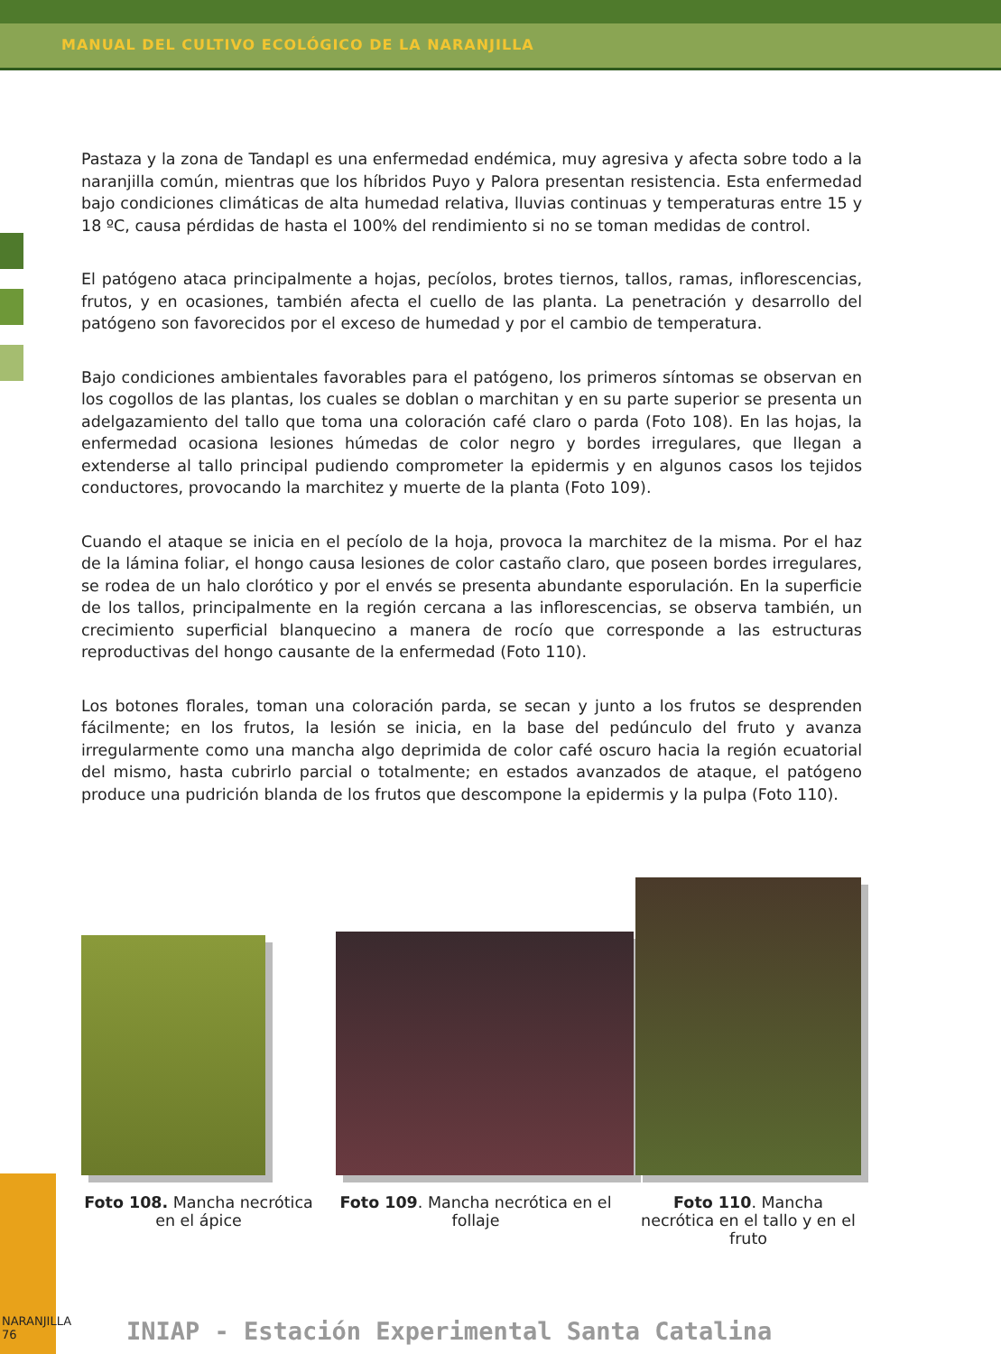MANUAL DEL CULTIVO ECOLÓGICO DE LA NARANJILLA
Pastaza y la zona de Tandapl es una enfermedad endémica, muy agresiva y afecta sobre todo a la naranjilla común, mientras que los híbridos Puyo y Palora presentan resistencia. Esta enfermedad bajo condiciones climáticas de alta humedad relativa, lluvias continuas y temperaturas entre 15 y 18 ºC, causa pérdidas de hasta el 100% del rendimiento si no se toman medidas de control.
El patógeno ataca principalmente a hojas, pecíolos, brotes tiernos, tallos, ramas, inflorescencias, frutos, y en ocasiones, también afecta el cuello de las planta. La penetración y desarrollo del patógeno son favorecidos por el exceso de humedad y por el cambio de temperatura.
Bajo condiciones ambientales favorables para el patógeno, los primeros síntomas se observan en los cogollos de las plantas, los cuales se doblan o marchitan y en su parte superior se presenta un adelgazamiento del tallo que toma una coloración café claro o parda (Foto 108). En las hojas, la enfermedad ocasiona lesiones húmedas de color negro y bordes irregulares, que llegan a extenderse al tallo principal pudiendo comprometer la epidermis y en algunos casos los tejidos conductores, provocando la marchitez y muerte de la planta (Foto 109).
Cuando el ataque se inicia en el pecíolo de la hoja, provoca la marchitez de la misma. Por el haz de la lámina foliar, el hongo causa lesiones de color castaño claro, que poseen bordes irregulares, se rodea de un halo clorótico y por el envés se presenta abundante esporulación. En la superficie de los tallos, principalmente en la región cercana a las inflorescencias, se observa también, un crecimiento superficial blanquecino a manera de rocío que corresponde a las estructuras reproductivas del hongo causante de la enfermedad (Foto 110).
Los botones florales, toman una coloración parda, se secan y junto a los frutos se desprenden fácilmente; en los frutos, la lesión se inicia, en la base del pedúnculo del fruto y avanza irregularmente como una mancha algo deprimida de color café oscuro hacia la región ecuatorial del mismo, hasta cubrirlo parcial o totalmente; en estados avanzados de ataque, el patógeno produce una pudrición blanda de los frutos que descompone la epidermis y la pulpa (Foto 110).
Foto 108. Mancha necrótica en el ápice
Foto 109. Mancha necrótica en el follaje
Foto 110. Mancha necrótica en el tallo y en el fruto
NARANJILLA
76
INIAP - Estación Experimental Santa Catalina